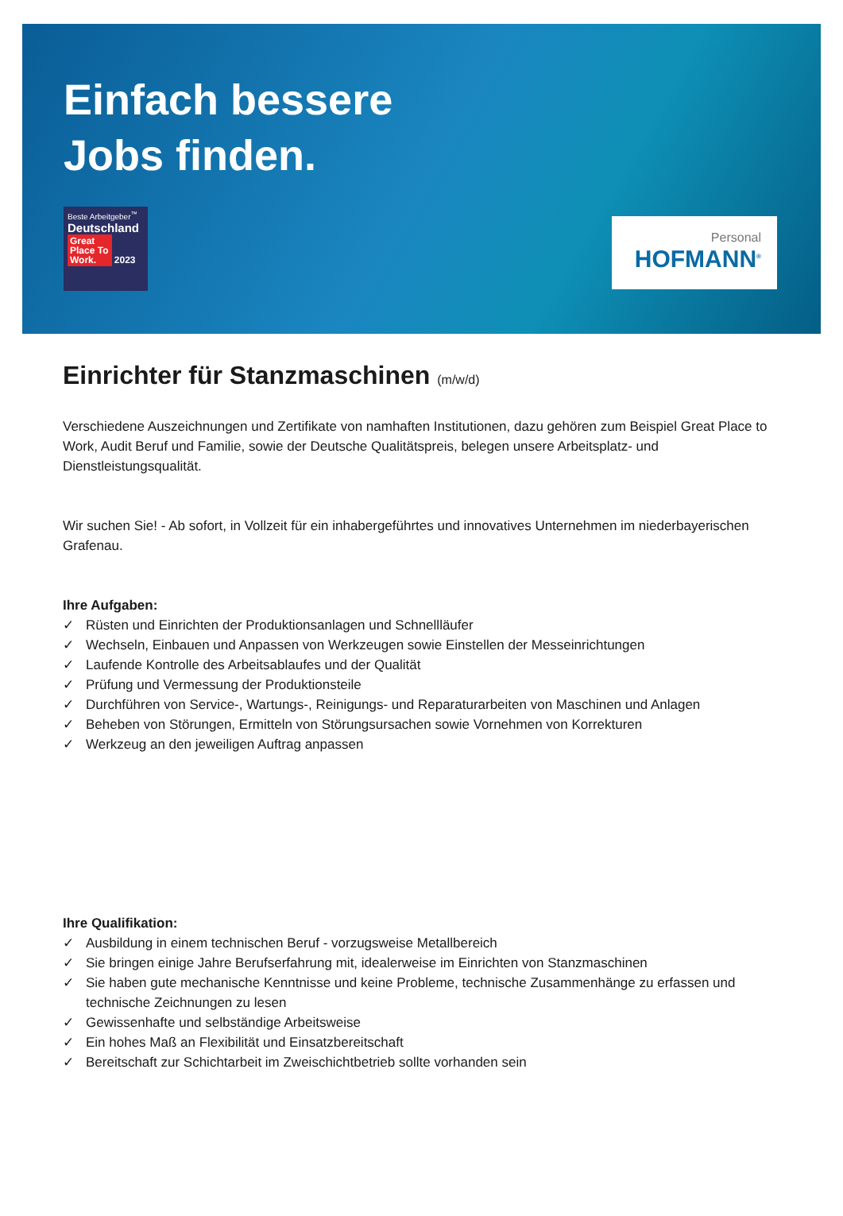Einfach bessere
Jobs finden.
Beste Arbeitgeber<sup>™</sup>
Deutschland
Great Place To Work. 2023
Personal
HOFMANN<sup>®</sup>
Einrichter für Stanzmaschinen (m/w/d)
Verschiedene Auszeichnungen und Zertifikate von namhaften Institutionen, dazu gehören zum Beispiel Great Place to Work, Audit Beruf und Familie, sowie der Deutsche Qualitätspreis, belegen unsere Arbeitsplatz- und Dienstleistungsqualität.
Wir suchen Sie! - Ab sofort, in Vollzeit für ein inhabergeführtes und innovatives Unternehmen im niederbayerischen Grafenau.
Ihre Aufgaben:
✓ Rüsten und Einrichten der Produktionsanlagen und Schnellläufer
✓ Wechseln, Einbauen und Anpassen von Werkzeugen sowie Einstellen der Messeinrichtungen
✓ Laufende Kontrolle des Arbeitsablaufes und der Qualität
✓ Prüfung und Vermessung der Produktionsteile
✓ Durchführen von Service-, Wartungs-, Reinigungs- und Reparaturarbeiten von Maschinen und Anlagen
✓ Beheben von Störungen, Ermitteln von Störungsursachen sowie Vornehmen von Korrekturen
✓ Werkzeug an den jeweiligen Auftrag anpassen
Ihre Qualifikation:
✓ Ausbildung in einem technischen Beruf - vorzugsweise Metallbereich
✓ Sie bringen einige Jahre Berufserfahrung mit, idealerweise im Einrichten von Stanzmaschinen
✓ Sie haben gute mechanische Kenntnisse und keine Probleme, technische Zusammenhänge zu erfassen und technische Zeichnungen zu lesen
✓ Gewissenhafte und selbständige Arbeitsweise
✓ Ein hohes Maß an Flexibilität und Einsatzbereitschaft
✓ Bereitschaft zur Schichtarbeit im Zweischichtbetrieb sollte vorhanden sein